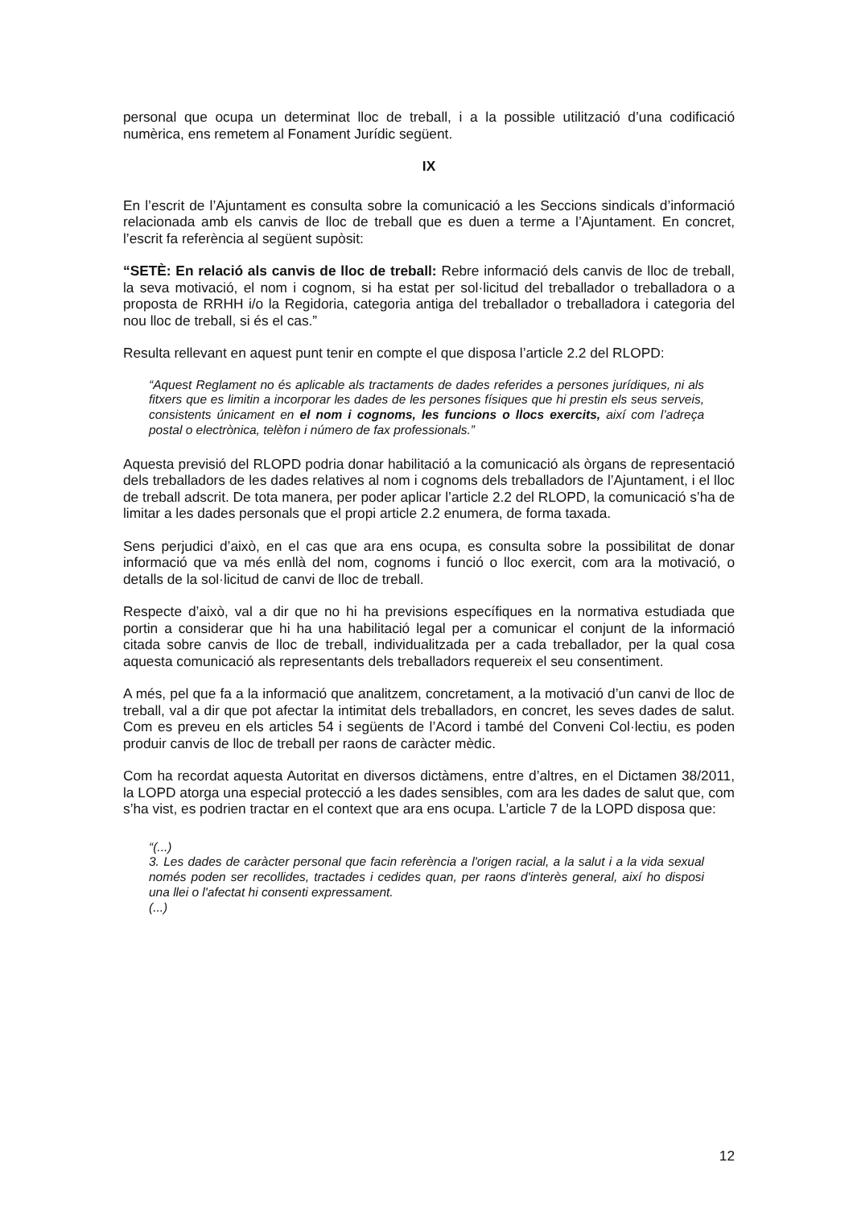personal que ocupa un determinat lloc de treball, i a la possible utilització d’una codificació numèrica, ens remetem al Fonament Jurídic següent.
IX
En l’escrit de l’Ajuntament es consulta sobre la comunicació a les Seccions sindicals d’informació relacionada amb els canvis de lloc de treball que es duen a terme a l’Ajuntament. En concret, l’escrit fa referència al següent supòsit:
“SETÈ: En relació als canvis de lloc de treball: Rebre informació dels canvis de lloc de treball, la seva motivació, el nom i cognom, si ha estat per sol·licitud del treballador o treballadora o a proposta de RRHH i/o la Regidoria, categoria antiga del treballador o treballadora i categoria del nou lloc de treball, si és el cas.”
Resulta rellevant en aquest punt tenir en compte el que disposa l’article 2.2 del RLOPD:
“Aquest Reglament no és aplicable als tractaments de dades referides a persones jurídiques, ni als fitxers que es limitin a incorporar les dades de les persones físiques que hi prestin els seus serveis, consistents únicament en el nom i cognoms, les funcions o llocs exercits, així com l’adreça postal o electrònica, telèfon i número de fax professionals.”
Aquesta previsió del RLOPD podria donar habilitació a la comunicació als òrgans de representació dels treballadors de les dades relatives al nom i cognoms dels treballadors de l’Ajuntament, i el lloc de treball adscrit. De tota manera, per poder aplicar l’article 2.2 del RLOPD, la comunicació s’ha de limitar a les dades personals que el propi article 2.2 enumera, de forma taxada.
Sens perjudici d’això, en el cas que ara ens ocupa, es consulta sobre la possibilitat de donar informació que va més enllà del nom, cognoms i funció o lloc exercit, com ara la motivació, o detalls de la sol·licitud de canvi de lloc de treball.
Respecte d’això, val a dir que no hi ha previsions específiques en la normativa estudiada que portin a considerar que hi ha una habilitació legal per a comunicar el conjunt de la informació citada sobre canvis de lloc de treball, individualitzada per a cada treballador, per la qual cosa aquesta comunicació als representants dels treballadors requereix el seu consentiment.
A més, pel que fa a la informació que analitzem, concretament, a la motivació d’un canvi de lloc de treball, val a dir que pot afectar la intimitat dels treballadors, en concret, les seves dades de salut. Com es preveu en els articles 54 i següents de l’Acord i també del Conveni Col·lectiu, es poden produir canvis de lloc de treball per raons de caràcter mèdic.
Com ha recordat aquesta Autoritat en diversos dictàmens, entre d’altres, en el Dictamen 38/2011, la LOPD atorga una especial protecció a les dades sensibles, com ara les dades de salut que, com s’ha vist, es podrien tractar en el context que ara ens ocupa. L’article 7 de la LOPD disposa que:
“(...)
3. Les dades de caràcter personal que facin referència a l'origen racial, a la salut i a la vida sexual només poden ser recollides, tractades i cedides quan, per raons d'interès general, així ho disposi una llei o l'afectat hi consenti expressament.
(...)
12